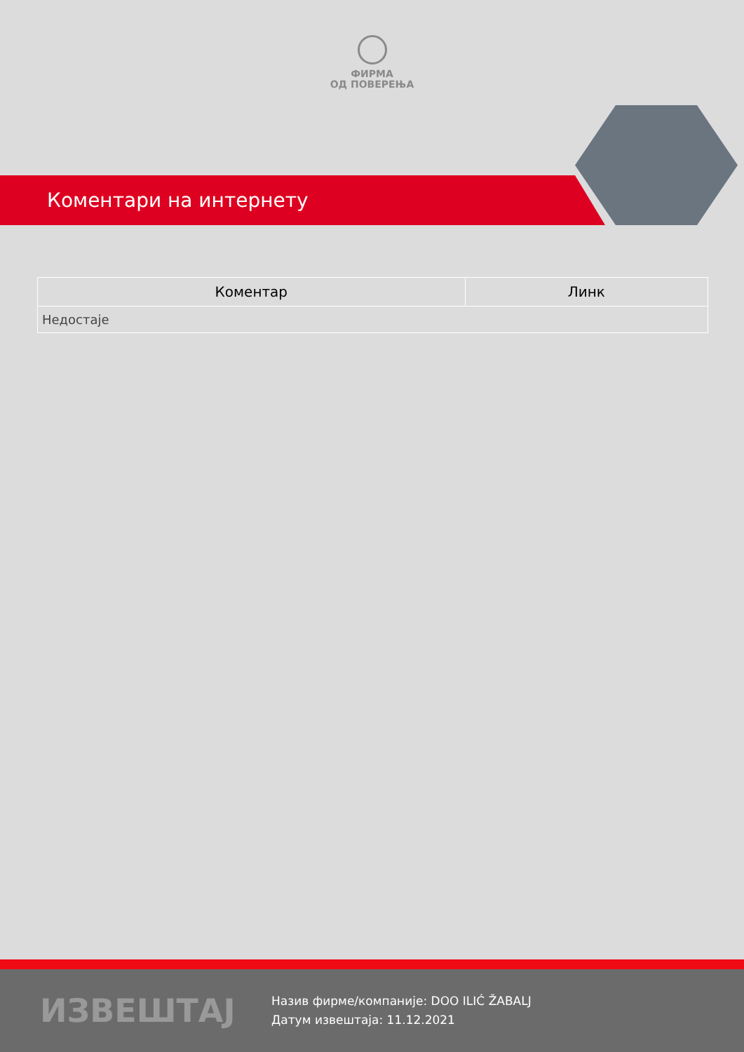ФИРМА
ОД ПОВЕРЕЊА
Коментари на интернету
| Коментар | Линк |
| --- | --- |
| Недостаје | |
ИЗВЕШТАЈ
Назив фирме/компаније: DOO ILIĆ ŽABALJ
Датум извештаја: 11.12.2021